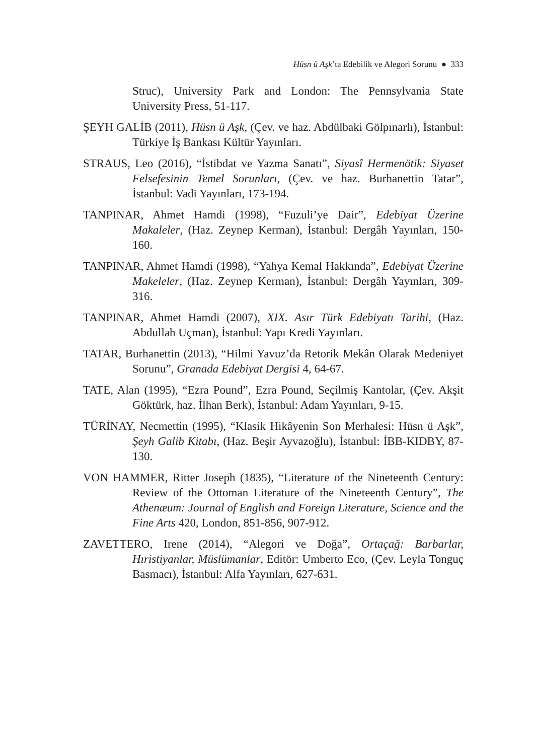Hüsn ü Aşk’ta Edebilik ve Alegori Sorunu ● 333
Struc), University Park and London: The Pennsylvania State University Press, 51-117.
ŞEYH GALİB (2011), Hüsn ü Aşk, (Çev. ve haz. Abdülbaki Gölpınarlı), İstanbul: Türkiye İş Bankası Kültür Yayınları.
STRAUS, Leo (2016), “İstibdat ve Yazma Sanatı”, Siyasî Hermenötik: Siyaset Felsefesinin Temel Sorunları, (Çev. ve haz. Burhanettin Tatar”, İstanbul: Vadi Yayınları, 173-194.
TANPINAR, Ahmet Hamdi (1998), “Fuzuli’ye Dair”, Edebiyat Üzerine Makaleler, (Haz. Zeynep Kerman), İstanbul: Dergâh Yayınları, 150-160.
TANPINAR, Ahmet Hamdi (1998), “Yahya Kemal Hakkında”, Edebiyat Üzerine Makeleler, (Haz. Zeynep Kerman), İstanbul: Dergâh Yayınları, 309-316.
TANPINAR, Ahmet Hamdi (2007), XIX. Asır Türk Edebiyatı Tarihi, (Haz. Abdullah Uçman), İstanbul: Yapı Kredi Yayınları.
TATAR, Burhanettin (2013), “Hilmi Yavuz’da Retorik Mekân Olarak Medeniyet Sorunu”, Granada Edebiyat Dergisi 4, 64-67.
TATE, Alan (1995), “Ezra Pound”, Ezra Pound, Seçilmiş Kantolar, (Çev. Akşit Göktürk, haz. İlhan Berk), İstanbul: Adam Yayınları, 9-15.
TÜRİNAY, Necmettin (1995), “Klasik Hikâyenin Son Merhalesi: Hüsn ü Aşk”, Şeyh Galib Kitabı, (Haz. Beşir Ayvazoğlu), İstanbul: İBB-KIDBY, 87-130.
VON HAMMER, Ritter Joseph (1835), “Literature of the Nineteenth Century: Review of the Ottoman Literature of the Nineteenth Century”, The Athenæum: Journal of English and Foreign Literature, Science and the Fine Arts 420, London, 851-856, 907-912.
ZAVETTERO, Irene (2014), “Alegori ve Doğa”, Ortaçağ: Barbarlar, Hıristiyanlar, Müslümanlar, Editör: Umberto Eco, (Çev. Leyla Tonguç Basmacı), İstanbul: Alfa Yayınları, 627-631.